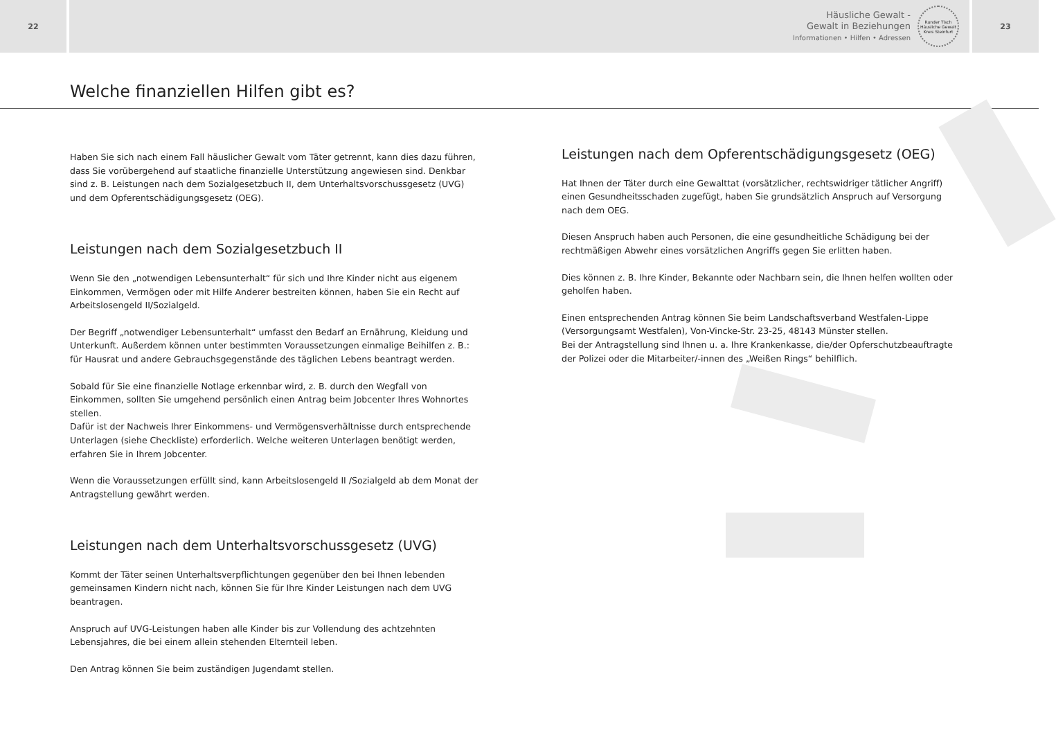22
Häusliche Gewalt -
Gewalt in Beziehungen
Informationen • Hilfen • Adressen
Runder Tisch Häusliche Gewalt Kreis Steinfurt
23
Welche finanziellen Hilfen gibt es?
Haben Sie sich nach einem Fall häuslicher Gewalt vom Täter getrennt, kann dies dazu führen, dass Sie vorübergehend auf staatliche finanzielle Unterstützung angewiesen sind. Denkbar sind z. B. Leistungen nach dem Sozialgesetzbuch II, dem Unterhaltsvorschussgesetz (UVG) und dem Opferentschädigungsgesetz (OEG).
Leistungen nach dem Sozialgesetzbuch II
Wenn Sie den „notwendigen Lebensunterhalt“ für sich und Ihre Kinder nicht aus eigenem Einkommen, Vermögen oder mit Hilfe Anderer bestreiten können, haben Sie ein Recht auf Arbeitslosengeld II/Sozialgeld.
Der Begriff „notwendiger Lebensunterhalt“ umfasst den Bedarf an Ernährung, Kleidung und Unterkunft. Außerdem können unter bestimmten Voraussetzungen einmalige Beihilfen z. B.: für Hausrat und andere Gebrauchsgegenstände des täglichen Lebens beantragt werden.
Sobald für Sie eine finanzielle Notlage erkennbar wird, z. B. durch den Wegfall von Einkommen, sollten Sie umgehend persönlich einen Antrag beim Jobcenter Ihres Wohnortes stellen.
Dafür ist der Nachweis Ihrer Einkommens- und Vermögensverhältnisse durch entsprechende Unterlagen (siehe Checkliste) erforderlich. Welche weiteren Unterlagen benötigt werden, erfahren Sie in Ihrem Jobcenter.
Wenn die Voraussetzungen erfüllt sind, kann Arbeitslosengeld II /Sozialgeld ab dem Monat der Antragstellung gewährt werden.
Leistungen nach dem Unterhaltsvorschussgesetz (UVG)
Kommt der Täter seinen Unterhaltsverpflichtungen gegenüber den bei Ihnen lebenden gemeinsamen Kindern nicht nach, können Sie für Ihre Kinder Leistungen nach dem UVG beantragen.
Anspruch auf UVG-Leistungen haben alle Kinder bis zur Vollendung des achtzehnten Lebensjahres, die bei einem allein stehenden Elternteil leben.
Den Antrag können Sie beim zuständigen Jugendamt stellen.
Leistungen nach dem Opferentschädigungsgesetz (OEG)
Hat Ihnen der Täter durch eine Gewalttat (vorsätzlicher, rechtswidriger tätlicher Angriff) einen Gesundheitsschaden zugefügt, haben Sie grundsätzlich Anspruch auf Versorgung nach dem OEG.
Diesen Anspruch haben auch Personen, die eine gesundheitliche Schädigung bei der rechtmäßigen Abwehr eines vorsätzlichen Angriffs gegen Sie erlitten haben.
Dies können z. B. Ihre Kinder, Bekannte oder Nachbarn sein, die Ihnen helfen wollten oder geholfen haben.
Einen entsprechenden Antrag können Sie beim Landschaftsverband Westfalen-Lippe (Versorgungsamt Westfalen), Von-Vincke-Str. 23-25, 48143 Münster stellen.
Bei der Antragstellung sind Ihnen u. a. Ihre Krankenkasse, die/der Opferschutzbeauftragte der Polizei oder die Mitarbeiter/-innen des „Weißen Rings“ behilflich.